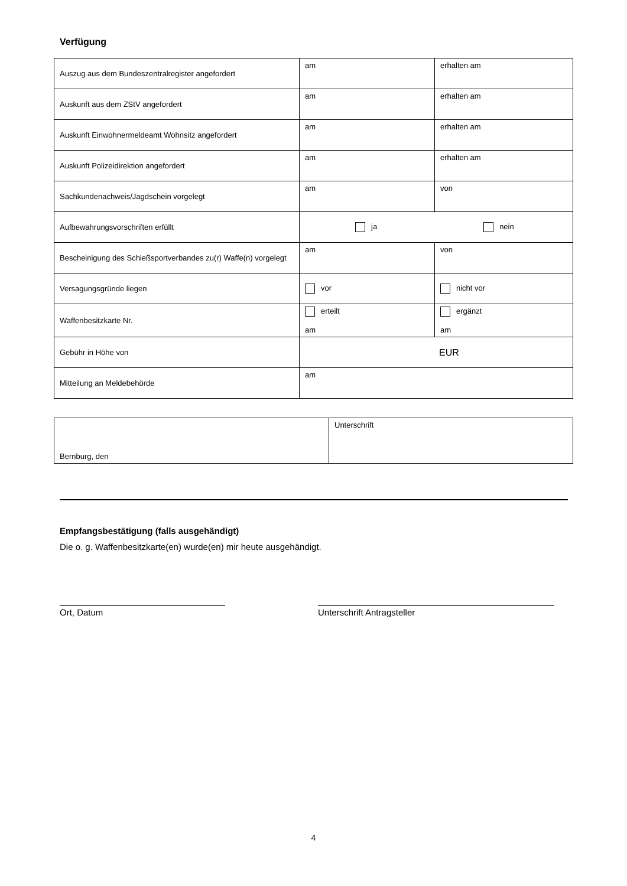Verfügung
| Auszug aus dem Bundeszentralregister angefordert | am | erhalten am |
| Auskunft aus dem ZStV angefordert | am | erhalten am |
| Auskunft Einwohnermeldeamt Wohnsitz angefordert | am | erhalten am |
| Auskunft Polizeidirektion angefordert | am | erhalten am |
| Sachkundenachweis/Jagdschein vorgelegt | am | von |
| Aufbewahrungsvorschriften erfüllt | ja nein | |
| Bescheinigung des Schießsportverbandes zu(r) Waffe(n) vorgelegt | am | von |
| Versagungsgründe liegen | vor | nicht vor |
| Waffenbesitzkarte Nr. | erteilt am | ergänzt am |
| Gebühr in Höhe von | EUR | |
| Mitteilung an Meldebehörde | am | |
| Bernburg, den | Unterschrift |
Empfangsbestätigung (falls ausgehändigt)
Die o. g. Waffenbesitzkarte(en) wurde(en) mir heute ausgehändigt.
Ort, Datum Unterschrift Antragsteller
4